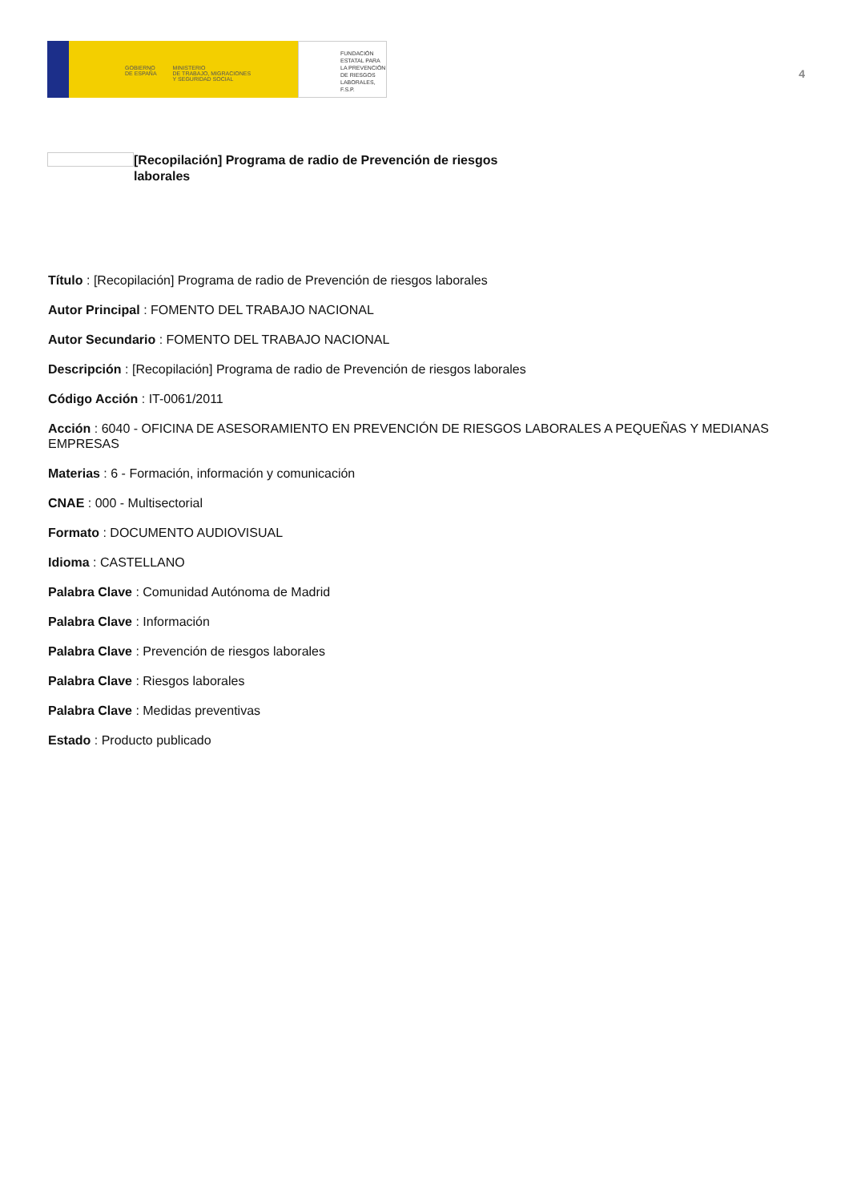GOBIERNO
DE ESPAÑA
MINISTERIO
DE TRABAJO, MIGRACIONES
Y SEGURIDAD SOCIAL
FUNDACIÓN
ESTATAL PARA
LA PREVENCIÓN
DE RIESGOS
LABORALES, F.S.P.
4
[Recopilación] Programa de radio de Prevención de riesgos laborales
Título : [Recopilación] Programa de radio de Prevención de riesgos laborales
Autor Principal : FOMENTO DEL TRABAJO NACIONAL
Autor Secundario : FOMENTO DEL TRABAJO NACIONAL
Descripción : [Recopilación] Programa de radio de Prevención de riesgos laborales
Código Acción : IT-0061/2011
Acción : 6040 - OFICINA DE ASESORAMIENTO EN PREVENCIÓN DE RIESGOS LABORALES A PEQUEÑAS Y MEDIANAS EMPRESAS
Materias : 6 - Formación, información y comunicación
CNAE : 000 - Multisectorial
Formato : DOCUMENTO AUDIOVISUAL
Idioma : CASTELLANO
Palabra Clave : Comunidad Autónoma de Madrid
Palabra Clave : Información
Palabra Clave : Prevención de riesgos laborales
Palabra Clave : Riesgos laborales
Palabra Clave : Medidas preventivas
Estado : Producto publicado